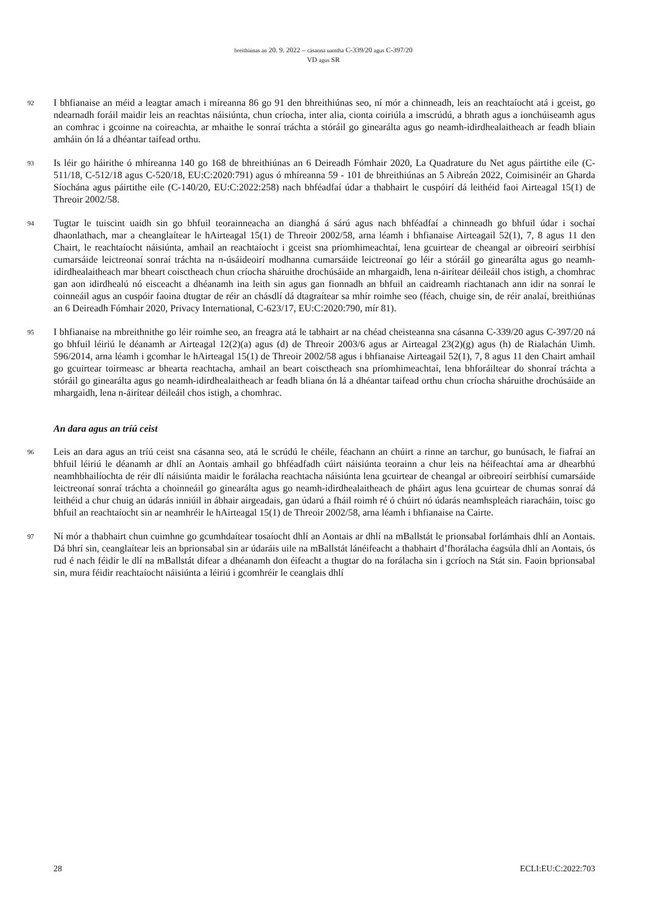breithiúnas an 20. 9. 2022 – cásanna uamtha C-339/20 agus C-397/20
VD agus SR
92
I bhfianaise an méid a leagtar amach i míreanna 86 go 91 den bhreithiúnas seo, ní mór a chinneadh, leis an reachtaíocht atá i gceist, go ndearnadh foráil maidir leis an reachtas náisiúnta, chun críocha, inter alia, cionta coiriúla a imscrúdú, a bhrath agus a ionchúiseamh agus an comhrac i gcoinne na coireachta, ar mhaithe le sonraí tráchta a stóráil go ginearálta agus go neamh-idirdhealaitheach ar feadh bliain amháin ón lá a dhéantar taifead orthu.
93
Is léir go háirithe ó mhíreanna 140 go 168 de bhreithiúnas an 6 Deireadh Fómhair 2020, La Quadrature du Net agus páirtithe eile (C-511/18, C-512/18 agus C-520/18, EU:C:2020:791) agus ó mhíreanna 59 - 101 de bhreithiúnas an 5 Aibreán 2022, Coimisinéir an Gharda Síochána agus páirtithe eile (C-140/20, EU:C:2022:258) nach bhféadfaí údar a thabhairt le cuspóirí dá leithéid faoi Airteagal 15(1) de Threoir 2002/58.
94
Tugtar le tuiscint uaidh sin go bhfuil teorainneacha an dianghá á sárú agus nach bhféadfaí a chinneadh go bhfuil údar i sochaí dhaonlathach, mar a cheanglaítear le hAirteagal 15(1) de Threoir 2002/58, arna léamh i bhfianaise Airteagail 52(1), 7, 8 agus 11 den Chairt, le reachtaíocht náisiúnta, amhail an reachtaíocht i gceist sna príomhimeachtaí, lena gcuirtear de cheangal ar oibreoirí seirbhísí cumarsáide leictreonaí sonraí tráchta na n-úsáideoirí modhanna cumarsáide leictreonaí go léir a stóráil go ginearálta agus go neamh-idirdhealaitheach mar bheart coisctheach chun críocha sháruithe drochúsáide an mhargaidh, lena n-áirítear déileáil chos istigh, a chomhrac gan aon idirdhealú nó eisceacht a dhéanamh ina leith sin agus gan fionnadh an bhfuil an caidreamh riachtanach ann idir na sonraí le coinneáil agus an cuspóir faoina dtugtar de réir an chásdlí dá dtagraítear sa mhír roimhe seo (féach, chuige sin, de réir analaí, breithiúnas an 6 Deireadh Fómhair 2020, Privacy International, C-623/17, EU:C:2020:790, mír 81).
95
I bhfianaise na mbreithnithe go léir roimhe seo, an freagra atá le tabhairt ar na chéad cheisteanna sna cásanna C-339/20 agus C-397/20 ná go bhfuil léiriú le déanamh ar Airteagal 12(2)(a) agus (d) de Threoir 2003/6 agus ar Airteagal 23(2)(g) agus (h) de Rialachán Uimh. 596/2014, arna léamh i gcomhar le hAirteagal 15(1) de Threoir 2002/58 agus i bhfianaise Airteagail 52(1), 7, 8 agus 11 den Chairt amhail go gcuirtear toirmeasc ar bhearta reachtacha, amhail an beart coisctheach sna príomhimeachtaí, lena bhforáiltear do shonraí tráchta a stóráil go ginearálta agus go neamh-idirdhealaitheach ar feadh bliana ón lá a dhéantar taifead orthu chun críocha sháruithe drochúsáide an mhargaidh, lena n-áirítear déileáil chos istigh, a chomhrac.
An dara agus an tríú ceist
96
Leis an dara agus an tríú ceist sna cásanna seo, atá le scrúdú le chéile, féachann an chúirt a rinne an tarchur, go bunúsach, le fiafraí an bhfuil léiriú le déanamh ar dhlí an Aontais amhail go bhféadfadh cúirt náisiúnta teorainn a chur leis na héifeachtaí ama ar dhearbhú neamhbhailíochta de réir dlí náisiúnta maidir le forálacha reachtacha náisiúnta lena gcuirtear de cheangal ar oibreoirí seirbhísí cumarsáide leictreonaí sonraí tráchta a choinneáil go ginearálta agus go neamh-idirdhealaitheach de pháirt agus lena gcuirtear de chumas sonraí dá leithéid a chur chuig an údarás inniúil in ábhair airgeadais, gan údarú a fháil roimh ré ó chúirt nó údarás neamhspleách riaracháin, toisc go bhfuil an reachtaíocht sin ar neamhréir le hAirteagal 15(1) de Threoir 2002/58, arna léamh i bhfianaise na Cairte.
97
Ní mór a thabhairt chun cuimhne go gcumhdaítear tosaíocht dhlí an Aontais ar dhlí na mBallstát le prionsabal forlámhais dhlí an Aontais. Dá bhrí sin, ceanglaítear leis an bprionsabal sin ar údaráis uile na mBallstát lánéifeacht a thabhairt d’fhorálacha éagsúla dhlí an Aontais, ós rud é nach féidir le dlí na mBallstát difear a dhéanamh don éifeacht a thugtar do na forálacha sin i gcríoch na Stát sin. Faoin bprionsabal sin, mura féidir reachtaíocht náisiúnta a léiriú i gcomhréir le ceanglais dhlí
28 ECLI:EU:C:2022:703